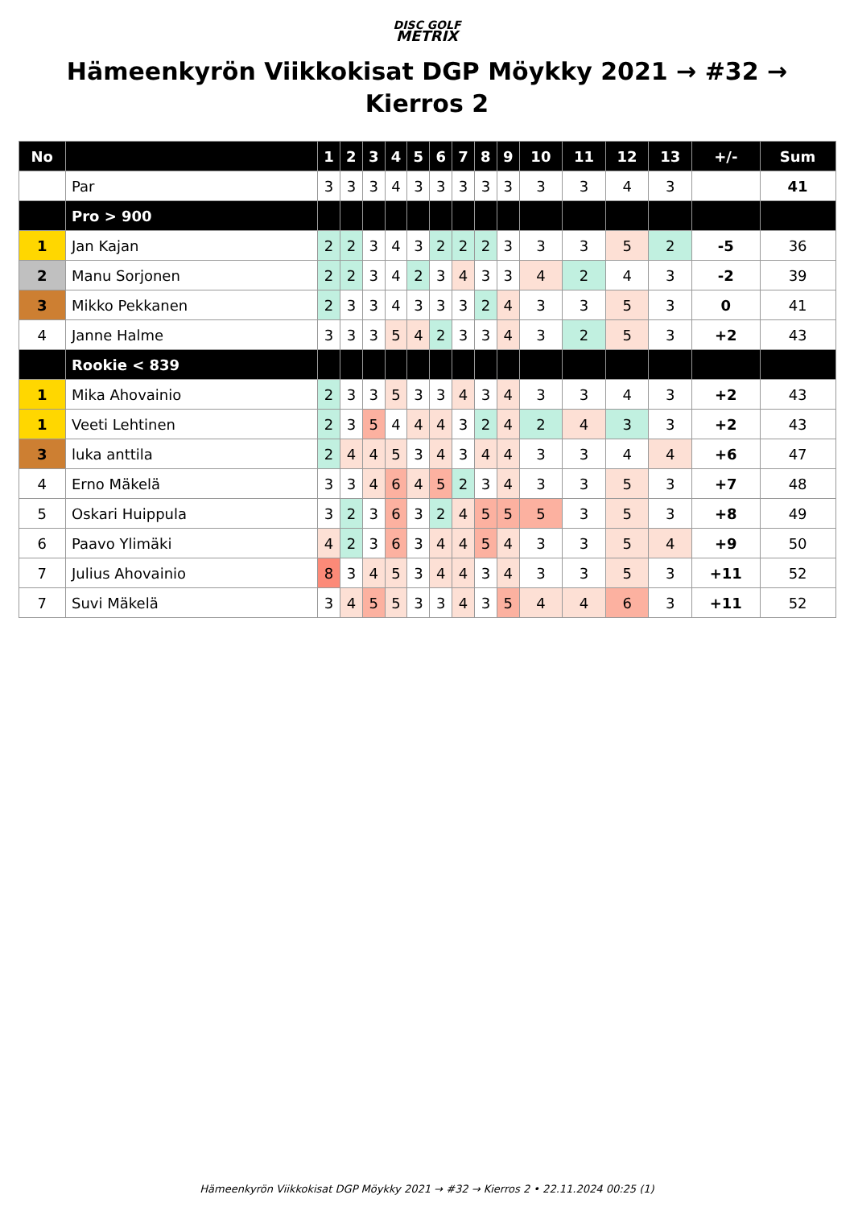DISC GOLF
METRIX
Hämeenkyrön Viikkokisat DGP Möykky 2021 → #32 → Kierros 2
| No | | 1 | 2 | 3 | 4 | 5 | 6 | 7 | 8 | 9 | 10 | 11 | 12 | 13 | +/- | Sum |
| --- | --- | --- | --- | --- | --- | --- | --- | --- | --- | --- | --- | --- | --- | --- | --- | --- |
| | Par | 3 | 3 | 3 | 4 | 3 | 3 | 3 | 3 | 3 | 3 | 3 | 4 | 3 | | 41 |
| | Pro > 900 | | | | | | | | | | | | | | | |
| 1 | Jan Kajan | 2 | 2 | 3 | 4 | 3 | 2 | 2 | 2 | 3 | 3 | 3 | 5 | 2 | -5 | 36 |
| 2 | Manu Sorjonen | 2 | 2 | 3 | 4 | 2 | 3 | 4 | 3 | 3 | 4 | 2 | 4 | 3 | -2 | 39 |
| 3 | Mikko Pekkanen | 2 | 3 | 3 | 4 | 3 | 3 | 3 | 2 | 4 | 3 | 3 | 5 | 3 | 0 | 41 |
| 4 | Janne Halme | 3 | 3 | 3 | 5 | 4 | 2 | 3 | 3 | 4 | 3 | 2 | 5 | 3 | +2 | 43 |
| | Rookie < 839 | | | | | | | | | | | | | | | |
| 1 | Mika Ahovainio | 2 | 3 | 3 | 5 | 3 | 3 | 4 | 3 | 4 | 3 | 3 | 4 | 3 | +2 | 43 |
| 1 | Veeti Lehtinen | 2 | 3 | 5 | 4 | 4 | 4 | 3 | 2 | 4 | 2 | 4 | 3 | 3 | +2 | 43 |
| 3 | luka anttila | 2 | 4 | 4 | 5 | 3 | 4 | 3 | 4 | 4 | 3 | 3 | 4 | 4 | +6 | 47 |
| 4 | Erno Mäkelä | 3 | 3 | 4 | 6 | 4 | 5 | 2 | 3 | 4 | 3 | 3 | 5 | 3 | +7 | 48 |
| 5 | Oskari Huippula | 3 | 2 | 3 | 6 | 3 | 2 | 4 | 5 | 5 | 5 | 3 | 5 | 3 | +8 | 49 |
| 6 | Paavo Ylimäki | 4 | 2 | 3 | 6 | 3 | 4 | 4 | 5 | 4 | 3 | 3 | 5 | 4 | +9 | 50 |
| 7 | Julius Ahovainio | 8 | 3 | 4 | 5 | 3 | 4 | 4 | 3 | 4 | 3 | 3 | 5 | 3 | +11 | 52 |
| 7 | Suvi Mäkelä | 3 | 4 | 5 | 5 | 3 | 3 | 4 | 3 | 5 | 4 | 4 | 6 | 3 | +11 | 52 |
Hämeenkyrön Viikkokisat DGP Möykky 2021 → #32 → Kierros 2 • 22.11.2024 00:25 (1)